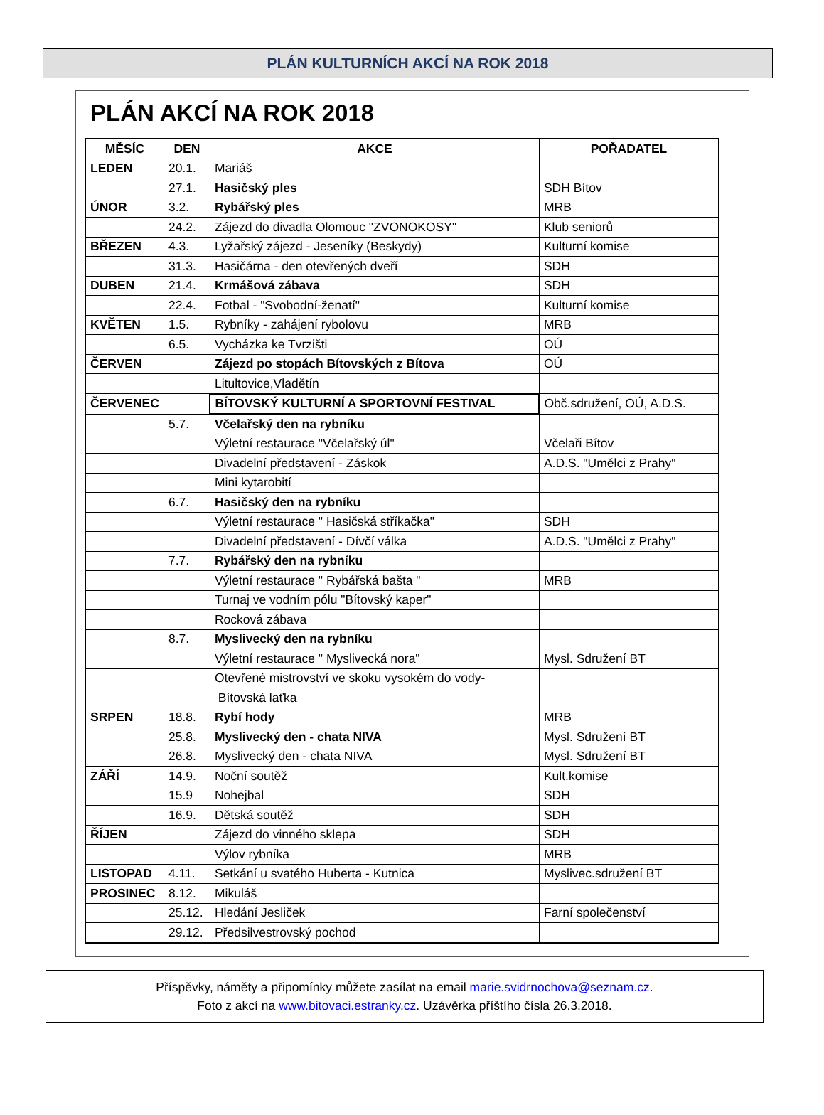PLÁN KULTURNÍCH AKCÍ NA ROK 2018
PLÁN AKCÍ NA ROK 2018
| MĚSÍC | DEN | AKCE | POŘADATEL |
| --- | --- | --- | --- |
| LEDEN | 20.1. | Mariáš | |
| | 27.1. | Hasičský ples | SDH Bítov |
| ÚNOR | 3.2. | Rybářský ples | MRB |
| | 24.2. | Zájezd do divadla Olomouc "ZVONOKOSY" | Klub seniorů |
| BŘEZEN | 4.3. | Lyžařský zájezd - Jeseníky (Beskydy) | Kulturní komise |
| | 31.3. | Hasičárna - den otevřených dveří | SDH |
| DUBEN | 21.4. | Krmášová zábava | SDH |
| | 22.4. | Fotbal - "Svobodní-ženatí" | Kulturní komise |
| KVĚTEN | 1.5. | Rybníky - zahájení rybolovu | MRB |
| | 6.5. | Vycházka ke Tvrzišti | OÚ |
| ČERVEN | | Zájezd po stopách Bítovských z Bítova | OÚ |
| | | Litultovice,Vladětín | |
| ČERVENEC | | BÍTOVSKÝ KULTURNÍ A SPORTOVNÍ FESTIVAL | Obč.sdružení, OÚ, A.D.S. |
| | 5.7. | Včelařský den na rybníku | |
| | | Výletní restaurace "Včelařský úl" | Včelaři Bítov |
| | | Divadelní představení - Záskok | A.D.S. "Umělci z Prahy" |
| | | Mini kytarobití | |
| | 6.7. | Hasičský den na rybníku | |
| | | Výletní restaurace " Hasičská stříkačka" | SDH |
| | | Divadelní představení - Dívčí válka | A.D.S. "Umělci z Prahy" |
| | 7.7. | Rybářský den na rybníku | |
| | | Výletní restaurace " Rybářská bašta " | MRB |
| | | Turnaj ve vodním pólu "Bítovský kaper" | |
| | | Rocková zábava | |
| | 8.7. | Myslivecký den na rybníku | |
| | | Výletní restaurace " Myslivecká nora" | Mysl. Sdružení BT |
| | | Otevřené mistrovství ve skoku vysokém do vody- | |
| | | Bítovská laťka | |
| SRPEN | 18.8. | Rybí hody | MRB |
| | 25.8. | Myslivecký den - chata NIVA | Mysl. Sdružení BT |
| | 26.8. | Myslivecký den - chata NIVA | Mysl. Sdružení BT |
| ZÁŘÍ | 14.9. | Noční soutěž | Kult.komise |
| | 15.9 | Nohejbal | SDH |
| | 16.9. | Dětská soutěž | SDH |
| ŘÍJEN | | Zájezd do vinného sklepa | SDH |
| | | Výlov rybníka | MRB |
| LISTOPAD | 4.11. | Setkání u svatého Huberta - Kutnica | Myslivec.sdružení BT |
| PROSINEC | 8.12. | Mikuláš | |
| | 25.12. | Hledání Jesliček | Farní společenství |
| | 29.12. | Předsilvestrovský pochod | |
Příspěvky, náměty a připomínky můžete zasílat na email marie.svidrnochova@seznam.cz.
Foto z akcí na www.bitovaci.estranky.cz. Uzávěrka příštího čísla 26.3.2018.